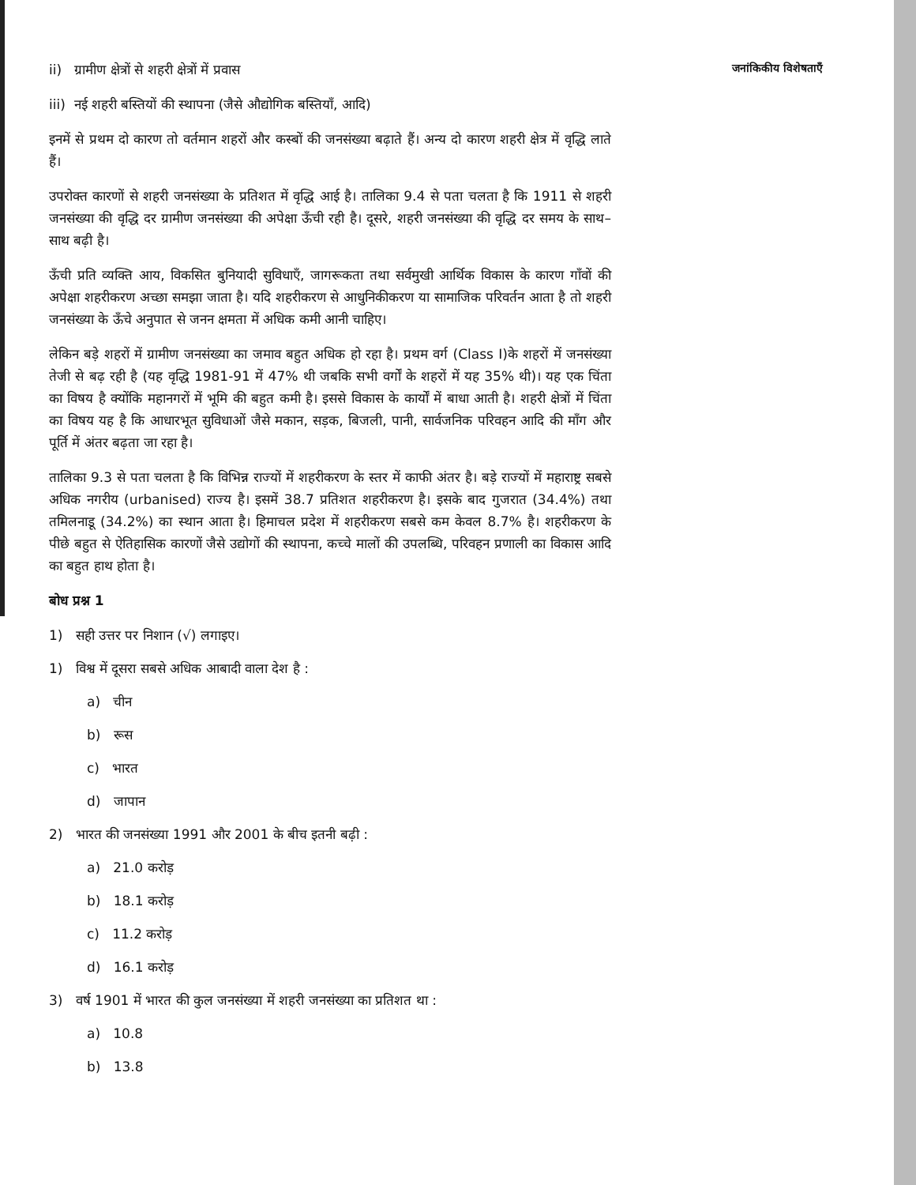जनांकिकीय विशेषताएँ
ii) ग्रामीण क्षेत्रों से शहरी क्षेत्रों में प्रवास
iii) नई शहरी बस्तियों की स्थापना (जैसे औद्योगिक बस्तियाँ, आदि)
इनमें से प्रथम दो कारण तो वर्तमान शहरों और कस्बों की जनसंख्या बढ़ाते हैं। अन्य दो कारण शहरी क्षेत्र में वृद्धि लाते हैं।
उपरोक्त कारणों से शहरी जनसंख्या के प्रतिशत में वृद्धि आई है। तालिका 9.4 से पता चलता है कि 1911 से शहरी जनसंख्या की वृद्धि दर ग्रामीण जनसंख्या की अपेक्षा ऊँची रही है। दूसरे, शहरी जनसंख्या की वृद्धि दर समय के साथ–साथ बढ़ी है।
ऊँची प्रति व्यक्ति आय, विकसित बुनियादी सुविधाएँ, जागरूकता तथा सर्वमुखी आर्थिक विकास के कारण गाँवों की अपेक्षा शहरीकरण अच्छा समझा जाता है। यदि शहरीकरण से आधुनिकीकरण या सामाजिक परिवर्तन आता है तो शहरी जनसंख्या के ऊँचे अनुपात से जनन क्षमता में अधिक कमी आनी चाहिए।
लेकिन बड़े शहरों में ग्रामीण जनसंख्या का जमाव बहुत अधिक हो रहा है। प्रथम वर्ग (Class I)के शहरों में जनसंख्या तेजी से बढ़ रही है (यह वृद्धि 1981-91 में 47% थी जबकि सभी वर्गों के शहरों में यह 35% थी)। यह एक चिंता का विषय है क्योंकि महानगरों में भूमि की बहुत कमी है। इससे विकास के कार्यों में बाधा आती है। शहरी क्षेत्रों में चिंता का विषय यह है कि आधारभूत सुविधाओं जैसे मकान, सड़क, बिजली, पानी, सार्वजनिक परिवहन आदि की माँग और पूर्ति में अंतर बढ़ता जा रहा है।
तालिका 9.3 से पता चलता है कि विभिन्न राज्यों में शहरीकरण के स्तर में काफी अंतर है। बड़े राज्यों में महाराष्ट्र सबसे अधिक नगरीय (urbanised) राज्य है। इसमें 38.7 प्रतिशत शहरीकरण है। इसके बाद गुजरात (34.4%) तथा तमिलनाडू (34.2%) का स्थान आता है। हिमाचल प्रदेश में शहरीकरण सबसे कम केवल 8.7% है। शहरीकरण के पीछे बहुत से ऐतिहासिक कारणों जैसे उद्योगों की स्थापना, कच्चे मालों की उपलब्धि, परिवहन प्रणाली का विकास आदि का बहुत हाथ होता है।
बोध प्रश्न 1
1) सही उत्तर पर निशान (√) लगाइए।
1) विश्व में दूसरा सबसे अधिक आबादी वाला देश है :
a) चीन
b) रूस
c) भारत
d) जापान
2) भारत की जनसंख्या 1991 और 2001 के बीच इतनी बढ़ी :
a) 21.0 करोड़
b) 18.1 करोड़
c) 11.2 करोड़
d) 16.1 करोड़
3) वर्ष 1901 में भारत की कुल जनसंख्या में शहरी जनसंख्या का प्रतिशत था :
a) 10.8
b) 13.8